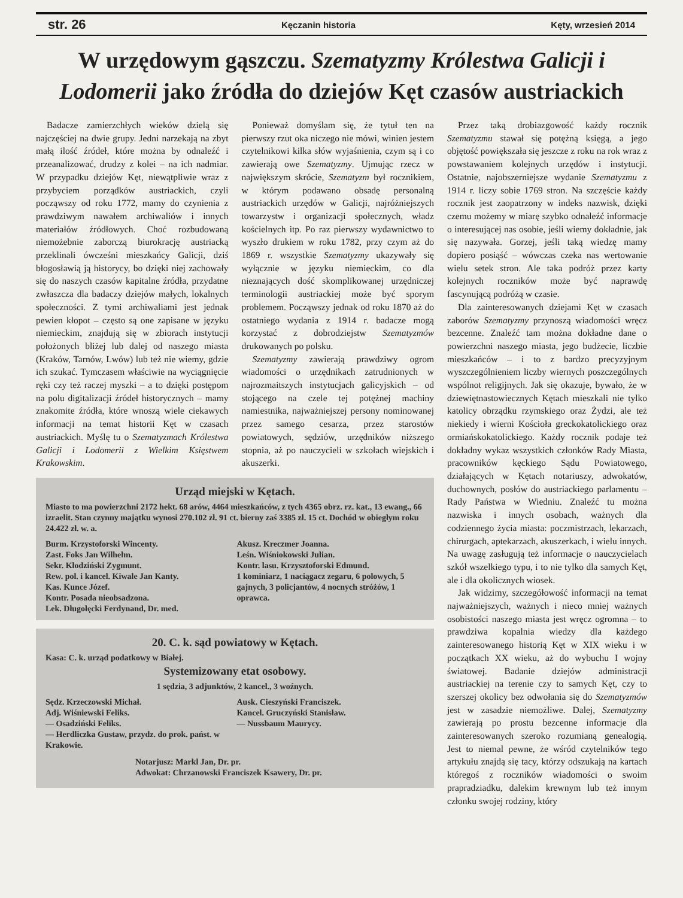str. 26 Kęczanin historia Kęty, wrzesień 2014
W urzędowym gąszczu. Szematyzmy Królestwa Galicji i Lodomerii jako źródła do dziejów Kęt czasów austriackich
Badacze zamierzchłych wieków dzielą się najczęściej na dwie grupy. Jedni narzekają na zbyt małą ilość źródeł, które można by odnaleźć i przeanalizować, drudzy z kolei – na ich nadmiar. W przypadku dziejów Kęt, niewątpliwie wraz z przybyciem porządków austriackich, czyli począwszy od roku 1772, mamy do czynienia z prawdziwym nawałem archiwaliów i innych materiałów źródłowych. Choć rozbudowaną niemożebnie zaborczą biurokrację austriacką przeklinali ówcześni mieszkańcy Galicji, dziś błogosławią ją historycy, bo dzięki niej zachowały się do naszych czasów kapitalne źródła, przydatne zwłaszcza dla badaczy dziejów małych, lokalnych społeczności. Z tymi archiwaliami jest jednak pewien kłopot – często są one zapisane w języku niemieckim, znajdują się w zbiorach instytucji położonych bliżej lub dalej od naszego miasta (Kraków, Tarnów, Lwów) lub też nie wiemy, gdzie ich szukać. Tymczasem właściwie na wyciągnięcie ręki czy też raczej myszki – a to dzięki postępom na polu digitalizacji źródeł historycznych – mamy znakomite źródła, które wnoszą wiele ciekawych informacji na temat historii Kęt w czasach austriackich. Myślę tu o Szematyzmach Królestwa Galicji i Lodomerii z Wielkim Księstwem Krakowskim.
Ponieważ domyślam się, że tytuł ten na pierwszy rzut oka niczego nie mówi, winien jestem czytelnikowi kilka słów wyjaśnienia, czym są i co zawierają owe Szematyzmy. Ujmując rzecz w największym skrócie, Szematyzm był rocznikiem, w którym podawano obsadę personalną austriackich urzędów w Galicji, najróżniejszych towarzystw i organizacji społecznych, władz kościelnych itp. Po raz pierwszy wydawnictwo to wyszło drukiem w roku 1782, przy czym aż do 1869 r. wszystkie Szematyzmy ukazywały się wyłącznie w języku niemieckim, co dla nieznających dość skomplikowanej urzędniczej terminologii austriackiej może być sporym problemem. Począwszy jednak od roku 1870 aż do ostatniego wydania z 1914 r. badacze mogą korzystać z dobrodziejstw Szematyzmów drukowanych po polsku.
Szematyzmy zawierają prawdziwy ogrom wiadomości o urzędnikach zatrudnionych w najrozmaitszych instytucjach galicyjskich – od stojącego na czele tej potężnej machiny namiestnika, najważniejszej persony nominowanej przez samego cesarza, przez starostów powiatowych, sędziów, urzędników niższego stopnia, aż po nauczycieli w szkołach wiejskich i akuszerki.
Urząd miejski w Kętach.
Miasto to ma powierzchni 2172 hekt. 68 arów, 4464 mieszkańców, z tych 4365 obrz. rz. kat., 13 ewang., 66 izraelit. Stan czynny majątku wynosi 270.102 zł. 91 ct. bierny zaś 3385 zł. 15 ct. Dochód w obiegłym roku 24.422 zł. w. a.
Burm. Krzystoforski Wincenty.
Zast. Foks Jan Wilhelm.
Sekr. Kłodziński Zygmunt.
Rew. pol. i kancel. Kiwale Jan Kanty.
Kas. Kunce Józef.
Kontr. Posada nieobsadzona.
Lek. Długołęcki Ferdynand, Dr. med.
Akusz. Kreczmer Joanna.
Leśn. Wiśniokowski Julian.
Kontr. lasu. Krzysztoforski Edmund.
1 kominiarz, 1 naciągacz zegaru, 6 polowych, 5 gajnych, 3 policjantów, 4 nocnych stróżów, 1 oprawca.
20. C. k. sąd powiatowy w Kętach.
Kasa: C. k. urząd podatkowy w Białej.
Systemizowany etat osobowy.
1 sędzia, 3 adjunktów, 2 kancel., 3 woźnych.
Sędz. Krzeczowski Michał.
Adj. Wiśniewski Feliks.
— Osadziński Feliks.
— Herdliczka Gustaw, przydz. do prok. państ. w Krakowie.
Ausk. Cieszyński Franciszek.
Kancel. Gruczyński Stanisław.
— Nussbaum Maurycy.
Notarjusz: Markl Jan, Dr. pr.
Adwokat: Chrzanowski Franciszek Ksawery, Dr. pr.
Przez taką drobiazgowość każdy rocznik Szematyzmu stawał się potężną księgą, a jego objętość powiększała się jeszcze z roku na rok wraz z powstawaniem kolejnych urzędów i instytucji. Ostatnie, najobszerniejsze wydanie Szematyzmu z 1914 r. liczy sobie 1769 stron. Na szczęście każdy rocznik jest zaopatrzony w indeks nazwisk, dzięki czemu możemy w miarę szybko odnaleźć informacje o interesującej nas osobie, jeśli wiemy dokładnie, jak się nazywała. Gorzej, jeśli taką wiedzę mamy dopiero posiąść – wówczas czeka nas wertowanie wielu setek stron. Ale taka podróż przez karty kolejnych roczników może być naprawdę fascynującą podróżą w czasie.
Dla zainteresowanych dziejami Kęt w czasach zaborów Szematyzmy przynoszą wiadomości wręcz bezcenne. Znaleźć tam można dokładne dane o powierzchni naszego miasta, jego budżecie, liczbie mieszkańców – i to z bardzo precyzyjnym wyszczególnieniem liczby wiernych poszczególnych wspólnot religijnych. Jak się okazuje, bywało, że w dziewiętnastowiecznych Kętach mieszkali nie tylko katolicy obrządku rzymskiego oraz Żydzi, ale też niekiedy i wierni Kościoła greckokatolickiego oraz ormiańskokatolickiego. Każdy rocznik podaje też dokładny wykaz wszystkich członków Rady Miasta, pracowników kęckiego Sądu Powiatowego, działających w Kętach notariuszy, adwokatów, duchownych, posłów do austriackiego parlamentu – Rady Państwa w Wiedniu. Znaleźć tu można nazwiska i innych osobach, ważnych dla codziennego życia miasta: poczmistrzach, lekarzach, chirurgach, aptekarzach, akuszerkach, i wielu innych. Na uwagę zasługują też informacje o nauczycielach szkół wszelkiego typu, i to nie tylko dla samych Kęt, ale i dla okolicznych wiosek.
Jak widzimy, szczegółowość informacji na temat najważniejszych, ważnych i nieco mniej ważnych osobistości naszego miasta jest wręcz ogromna – to prawdziwa kopalnia wiedzy dla każdego zainteresowanego historią Kęt w XIX wieku i w początkach XX wieku, aż do wybuchu I wojny światowej. Badanie dziejów administracji austriackiej na terenie czy to samych Kęt, czy to szerszej okolicy bez odwołania się do Szematyzmów jest w zasadzie niemożliwe. Dalej, Szematyzmy zawierają po prostu bezcenne informacje dla zainteresowanych szeroko rozumianą genealogią. Jest to niemal pewne, że wśród czytelników tego artykułu znajdą się tacy, którzy odszukają na kartach któregoś z roczników wiadomości o swoim prapradziadku, dalekim krewnym lub też innym członku swojej rodziny, który